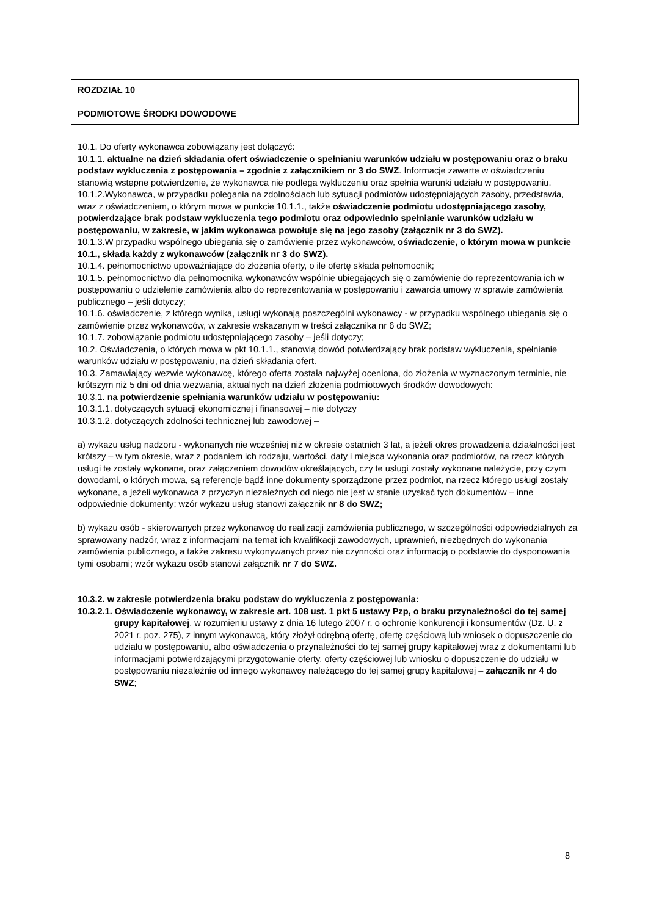ROZDZIAŁ 10
PODMIOTOWE ŚRODKI DOWODOWE
10.1. Do oferty wykonawca zobowiązany jest dołączyć:
10.1.1. aktualne na dzień składania ofert oświadczenie o spełnianiu warunków udziału w postępowaniu oraz o braku podstaw wykluczenia z postępowania – zgodnie z załącznikiem nr 3 do SWZ. Informacje zawarte w oświadczeniu stanowią wstępne potwierdzenie, że wykonawca nie podlega wykluczeniu oraz spełnia warunki udziału w postępowaniu.
10.1.2.Wykonawca, w przypadku polegania na zdolnościach lub sytuacji podmiotów udostępniających zasoby, przedstawia, wraz z oświadczeniem, o którym mowa w punkcie 10.1.1., także oświadczenie podmiotu udostępniającego zasoby, potwierdzające brak podstaw wykluczenia tego podmiotu oraz odpowiednio spełnianie warunków udziału w postępowaniu, w zakresie, w jakim wykonawca powołuje się na jego zasoby (załącznik nr 3 do SWZ).
10.1.3.W przypadku wspólnego ubiegania się o zamówienie przez wykonawców, oświadczenie, o którym mowa w punkcie 10.1., składa każdy z wykonawców (załącznik nr 3 do SWZ).
10.1.4. pełnomocnictwo upoważniające do złożenia oferty, o ile ofertę składa pełnomocnik;
10.1.5. pełnomocnictwo dla pełnomocnika wykonawców wspólnie ubiegających się o zamówienie do reprezentowania ich w postępowaniu o udzielenie zamówienia albo do reprezentowania w postępowaniu i zawarcia umowy w sprawie zamówienia publicznego – jeśli dotyczy;
10.1.6. oświadczenie, z którego wynika, usługi wykonają poszczególni wykonawcy - w przypadku wspólnego ubiegania się o zamówienie przez wykonawców, w zakresie wskazanym w treści załącznika nr 6 do SWZ;
10.1.7. zobowiązanie podmiotu udostępniającego zasoby – jeśli dotyczy;
10.2. Oświadczenia, o których mowa w pkt 10.1.1., stanowią dowód potwierdzający brak podstaw wykluczenia, spełnianie warunków udziału w postępowaniu, na dzień składania ofert.
10.3. Zamawiający wezwie wykonawcę, którego oferta została najwyżej oceniona, do złożenia w wyznaczonym terminie, nie krótszym niż 5 dni od dnia wezwania, aktualnych na dzień złożenia podmiotowych środków dowodowych:
10.3.1. na potwierdzenie spełniania warunków udziału w postępowaniu:
10.3.1.1. dotyczących sytuacji ekonomicznej i finansowej – nie dotyczy
10.3.1.2. dotyczących zdolności technicznej lub zawodowej –
a) wykazu usług nadzoru - wykonanych nie wcześniej niż w okresie ostatnich 3 lat, a jeżeli okres prowadzenia działalności jest krótszy – w tym okresie, wraz z podaniem ich rodzaju, wartości, daty i miejsca wykonania oraz podmiotów, na rzecz których usługi te zostały wykonane, oraz załączeniem dowodów określających, czy te usługi zostały wykonane należycie, przy czym dowodami, o których mowa, są referencje bądź inne dokumenty sporządzone przez podmiot, na rzecz którego usługi zostały wykonane, a jeżeli wykonawca z przyczyn niezależnych od niego nie jest w stanie uzyskać tych dokumentów – inne odpowiednie dokumenty; wzór wykazu usług stanowi załącznik nr 8 do SWZ;
b) wykazu osób - skierowanych przez wykonawcę do realizacji zamówienia publicznego, w szczególności odpowiedzialnych za sprawowany nadzór, wraz z informacjami na temat ich kwalifikacji zawodowych, uprawnień, niezbędnych do wykonania zamówienia publicznego, a także zakresu wykonywanych przez nie czynności oraz informacją o podstawie do dysponowania tymi osobami; wzór wykazu osób stanowi załącznik nr 7 do SWZ.
10.3.2. w zakresie potwierdzenia braku podstaw do wykluczenia z postępowania:
10.3.2.1. Oświadczenie wykonawcy, w zakresie art. 108 ust. 1 pkt 5 ustawy Pzp, o braku przynależności do tej samej grupy kapitałowej, w rozumieniu ustawy z dnia 16 lutego 2007 r. o ochronie konkurencji i konsumentów (Dz. U. z 2021 r. poz. 275), z innym wykonawcą, który złożył odrębną ofertę, ofertę częściową lub wniosek o dopuszczenie do udziału w postępowaniu, albo oświadczenia o przynależności do tej samej grupy kapitałowej wraz z dokumentami lub informacjami potwierdzającymi przygotowanie oferty, oferty częściowej lub wniosku o dopuszczenie do udziału w postępowaniu niezależnie od innego wykonawcy należącego do tej samej grupy kapitałowej – załącznik nr 4 do SWZ;
8